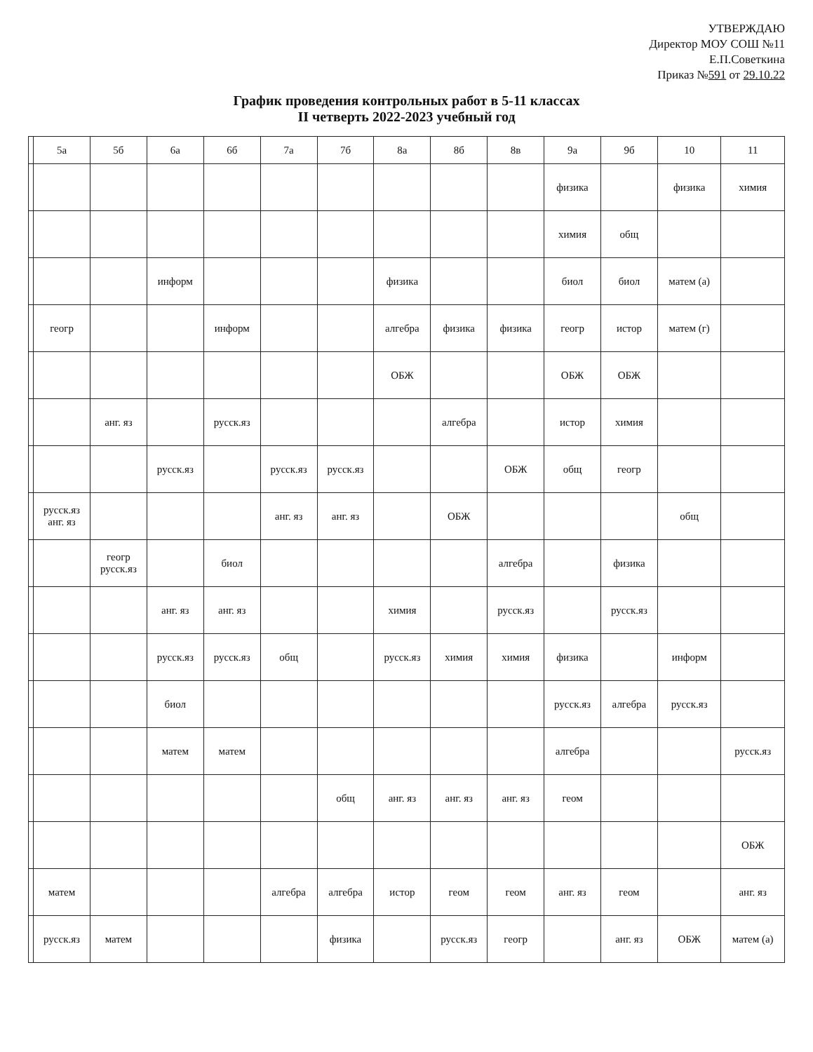УТВЕРЖДАЮ
Директор МОУ СОШ №11
Е.П.Советкина
Приказ №591 от 29.10.22
График проведения контрольных работ в 5-11 классах
II четверть 2022-2023 учебный год
| | 5а | 5б | 6а | 6б | 7а | 7б | 8а | 8б | 8в | 9а | 9б | 10 | 11 |
| --- | --- | --- | --- | --- | --- | --- | --- | --- | --- | --- | --- | --- | --- |
| | | | | | | | | | | физика | | физика | химия |
| | | | | | | | | | | химия | общ | | |
| | | | информ | | | | физика | | | биол | биол | матем (а) | |
| | геогр | | | информ | | | алгебра | физика | физика | геогр | истор | матем (г) | |
| | | | | | | | ОБЖ | | | ОБЖ | ОБЖ | | |
| | | анг. яз | | русск.яз | | | | алгебра | | истор | химия | | |
| | | | русск.яз | | русск.яз | русск.яз | | | ОБЖ | общ | геогр | | |
| | русск.яз анг. яз | | | | анг. яз | анг. яз | | ОБЖ | | | | общ | |
| | | геогр русск.яз | | биол | | | | | алгебра | | физика | | |
| | | | анг. яз | анг. яз | | | химия | | русск.яз | | русск.яз | | |
| | | | русск.яз | русск.яз | общ | | русск.яз | химия | химия | физика | | информ | |
| | | | биол | | | | | | | русск.яз | алгебра | русск.яз | |
| | | | матем | матем | | | | | | алгебра | | | русск.яз |
| | | | | | | общ | анг. яз | анг. яз | анг. яз | геом | | | |
| | | | | | | | | | | | | | ОБЖ |
| | матем | | | | алгебра | алгебра | истор | геом | геом | анг. яз | геом | | анг. яз |
| | русск.яз | матем | | | | физика | | русск.яз | геогр | | анг. яз | ОБЖ | матем (а) |